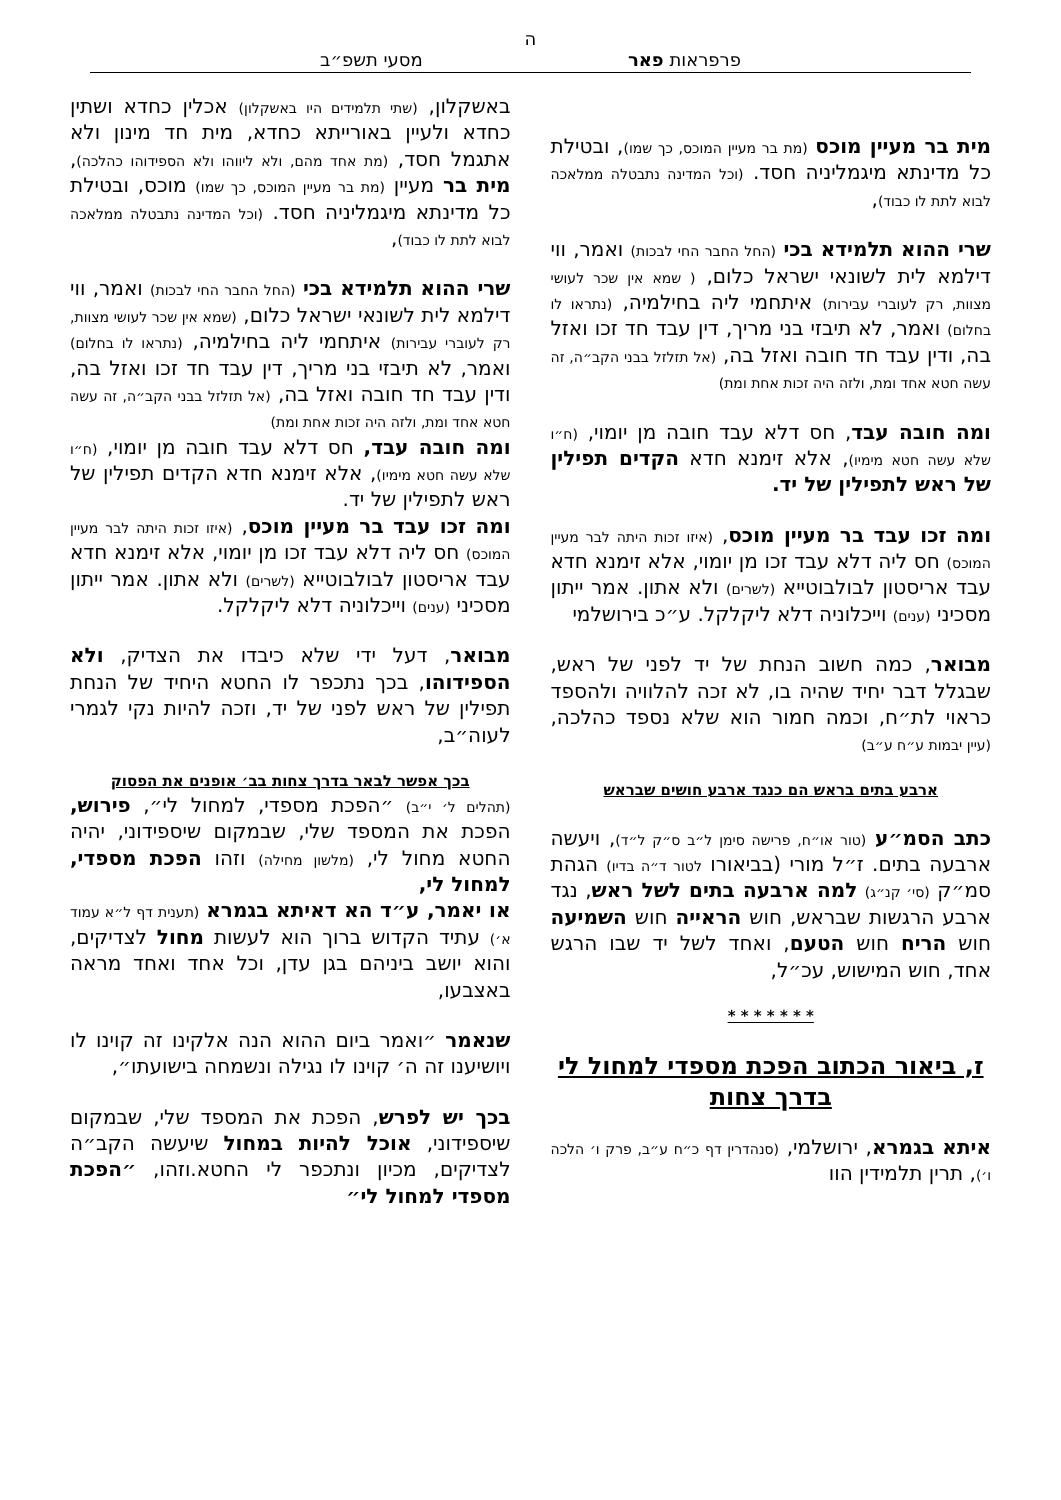ה
פרפראות פאר מסעי תשפ״ב
מית בר מעיין מוכס (מת בר מעיין המוכס, כך שמו), ובטילת כל מדינתא מיגמליניה חסד. (וכל המדינה נתבטלה ממלאכה לבוא לתת לו כבוד),
שרי ההוא תלמידא בכי (החל החבר החי לבכות) ואמר, ווי דילמא לית לשונאי ישראל כלום, ( שמא אין שכר לעושי מצוות, רק לעוברי עבירות) איתחמי ליה בחילמיה, (נתראו לו בחלום) ואמר, לא תיבזי בני מריך, דין עבד חד זכו ואזל בה, ודין עבד חד חובה ואזל בה, (אל תזלזל בבני הקב״ה, זה עשה חטא אחד ומת, ולזה היה זכות אחת ומת)
ומה חובה עבד, חס דלא עבד חובה מן יומוי, (ח״ו שלא עשה חטא מימיו), אלא זימנא חדא הקדים תפילין של ראש לתפילין של יד.
ומה זכו עבד בר מעיין מוכס, (איזו זכות היתה לבר מעיין המוכס) חס ליה דלא עבד זכו מן יומוי, אלא זימנא חדא עבד אריסטון לבולבוטייא (לשרים) ולא אתון. אמר ייתון מסכיני (ענים) וייכלוניה דלא ליקלקל. ע״כ בירושלמי
מבואר, כמה חשוב הנחת של יד לפני של ראש, שבגלל דבר יחיד שהיה בו, לא זכה להלוויה ולהספד כראוי לת״ח, וכמה חמור הוא שלא נספד כהלכה, (עיין יבמות ע״ח ע״ב)
ארבע בתים בראש הם כנגד ארבע חושים שבראש
כתב הסמ״ע (טור או״ח, פרישה סימן ל״ב ס״ק ל״ד), ויעשה ארבעה בתים. ז״ל מורי (בביאורו לטור ד״ה בדיו) הגהת סמ״ק (סי׳ קנ״ג) למה ארבעה בתים לשל ראש, נגד ארבע הרגשות שבראש, חוש הראייה חוש השמיעה חוש הריח חוש הטעם, ואחד לשל יד שבו הרגש אחד, חוש המישוש, עכ״ל,
* * * * * * *
ז, ביאור הכתוב הפכת מספדי למחול לי בדרך צחות
איתא בגמרא, ירושלמי, (סנהדרין דף כ״ח ע״ב, פרק ו׳ הלכה ו׳), תרין תלמידין הוו
באשקלון, (שתי תלמידים היו באשקלון) אכלין כחדא ושתין כחדא ולעיין באורייתא כחדא, מית חד מינון ולא אתגמל חסד, (מת אחד מהם, ולא ליווהו ולא הספידוהו כהלכה), מית בר מעיין (מת בר מעיין המוכס, כך שמו) מוכס, ובטילת כל מדינתא מיגמליניה חסד. (וכל המדינה נתבטלה ממלאכה לבוא לתת לו כבוד),
שרי ההוא תלמידא בכי (החל החבר החי לבכות) ואמר, ווי דילמא לית לשונאי ישראל כלום, (שמא אין שכר לעושי מצוות, רק לעוברי עבירות) איתחמי ליה בחילמיה, (נתראו לו בחלום) ואמר, לא תיבזי בני מריך, דין עבד חד זכו ואזל בה, ודין עבד חד חובה ואזל בה, (אל תזלזל בבני הקב״ה, זה עשה חטא אחד ומת, ולזה היה זכות אחת ומת)
ומה חובה עבד, חס דלא עבד חובה מן יומוי, (ח״ו שלא עשה חטא מימיו), אלא זימנא חדא הקדים תפילין של ראש לתפילין של יד.
ומה זכו עבד בר מעיין מוכס, (איזו זכות היתה לבר מעיין המוכס) חס ליה דלא עבד זכו מן יומוי, אלא זימנא חדא עבד אריסטון לבולבוטייא (לשרים) ולא אתון. אמר ייתון מסכיני (ענים) וייכלוניה דלא ליקלקל.
מבואר, דעל ידי שלא כיבדו את הצדיק, ולא הספידוהו, בכך נתכפר לו החטא היחיד של הנחת תפילין של ראש לפני של יד, וזכה להיות נקי לגמרי לעוה״ב,
בכך אפשר לבאר בדרך צחות בב׳ אופנים את הפסוק
(תהלים ל׳ י״ב) ״הפכת מספדי, למחול לי״, פירוש, הפכת את המספד שלי, שבמקום שיספידוני, יהיה החטא מחול לי, (מלשון מחילה) וזהו הפכת מספדי, למחול לי,
או יאמר, ע״ד הא דאיתא בגמרא (תענית דף ל״א עמוד א׳) עתיד הקדוש ברוך הוא לעשות מחול לצדיקים, והוא יושב ביניהם בגן עדן, וכל אחד ואחד מראה באצבעו,
שנאמר ״ואמר ביום ההוא הנה אלקינו זה קוינו לו ויושיענו זה ה׳ קוינו לו נגילה ונשמחה בישועתו״,
בכך יש לפרש, הפכת את המספד שלי, שבמקום שיספידוני, אוכל להיות במחול שיעשה הקב״ה לצדיקים, מכיון ונתכפר לי החטא.וזהו, ״הפכת מספדי למחול לי״